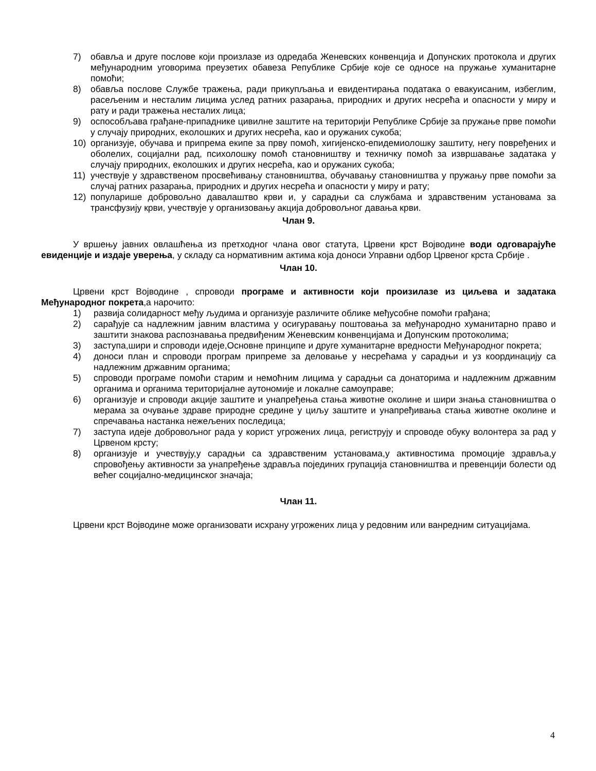7) обавља и друге послове који произлазе из одредаба Женевских конвенција и Допунских протокола и других међународним уговорима преузетих обавеза Републике Србије које се односе на пружање хуманитарне помоћи;
8) обавља послове Службе тражења, ради прикупљања и евидентирања података о евакуисаним, избеглим, расељеним и несталим лицима услед ратних разарања, природних и других несрећа и опасности у миру и рату и ради тражења несталих лица;
9) оспособљава грађане-припаднике цивилне заштите на територији Републике Србије за пружање прве помоћи у случају природних, еколошких и других несрећа, као и оружаних сукоба;
10) организује, обучава и припрема екипе за прву помоћ, хигијенско-епидемиолошку заштиту, негу повређених и оболелих, социјални рад, психолошку помоћ становништву и техничку помоћ за извршавање задатака у случају природних, еколошких и других несрећа, као и оружаних сукоба;
11) учествује у здравственом просвећивању становништва, обучавању становништва у пружању прве помоћи за случај ратних разарања, природних и других несрећа и опасности у миру и рату;
12) популарише добровољно давалаштво крви и, у сарадњи са службама и здравственим установама за трансфузију крви, учествује у организовању акција добровољног давања крви.
Члан 9.
У вршењу јавних овлашћења из претходног члана овог статута, Црвени крст Војводине води одговарајуће евиденције и издаје уверења, у складу са нормативним актима која доноси Управни одбор Црвеног крста Србије .
Члан 10.
Црвени крст Војводине , спроводи програме и активности који произилазе из циљева и задатака Међународног покрета,а нарочито:
1) развија солидарност међу људима и организује различите облике међусобне помоћи грађана;
2) сарађује са надлежним јавним властима у осигуравању поштовања за међународно хуманитарно право и заштити знакова распознавања предвиђеним Женевским конвенцијама и Допунским протоколима;
3) заступа,шири и спроводи идеје,Основне принципе и друге хуманитарне вредности Међународног покрета;
4) доноси план и спроводи програм припреме за деловање у несрећама у сарадњи и уз координацију са надлежним државним органима;
5) спроводи програме помоћи старим и немоћним лицима у сарадњи са донаторима и надлежним државним органима и органима територијалне аутономије и локалне самоуправе;
6) организује и спроводи акције заштите и унапређења стања животне околине и шири знања становништва о мерама за очување здраве природне средине у циљу заштите и унапређивања стања животне околине и спречавања настанка нежељених последица;
7) заступа идеје добровољног рада у корист угрожених лица, региструју и спроводе обуку волонтера за рад у Црвеном крсту;
8) организује и учествују,у сарадњи са здравственим установама,у активностима промоције здравља,у спровођењу активности за унапређење здравља појединих групација становништва и превенцији болести од већег социјално-медицинског значаја;
Члан 11.
Црвени крст Војводине може организовати исхрану угрожених лица у редовним или ванредним ситуацијама.
4